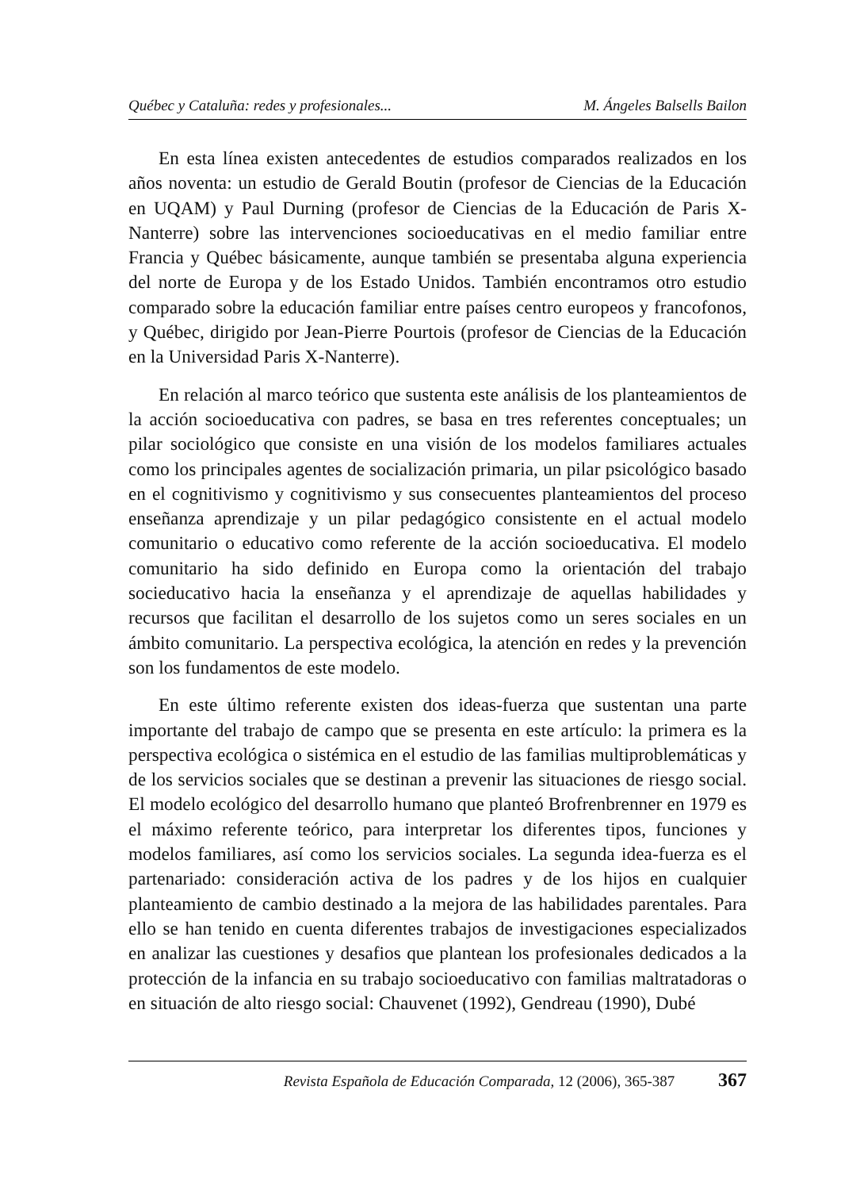Québec y Cataluña: redes y profesionales... M. Ángeles Balsells Bailon
En esta línea existen antecedentes de estudios comparados realizados en los años noventa: un estudio de Gerald Boutin (profesor de Ciencias de la Educación en UQAM) y Paul Durning (profesor de Ciencias de la Educación de Paris X-Nanterre) sobre las intervenciones socioeducativas en el medio familiar entre Francia y Québec básicamente, aunque también se presentaba alguna experiencia del norte de Europa y de los Estado Unidos. También encontramos otro estudio comparado sobre la educación familiar entre países centro europeos y francofonos, y Québec, dirigido por Jean-Pierre Pourtois (profesor de Ciencias de la Educación en la Universidad Paris X-Nanterre).
En relación al marco teórico que sustenta este análisis de los planteamientos de la acción socioeducativa con padres, se basa en tres referentes conceptuales; un pilar sociológico que consiste en una visión de los modelos familiares actuales como los principales agentes de socialización primaria, un pilar psicológico basado en el cognitivismo y cognitivismo y sus consecuentes planteamientos del proceso enseñanza aprendizaje y un pilar pedagógico consistente en el actual modelo comunitario o educativo como referente de la acción socioeducativa. El modelo comunitario ha sido definido en Europa como la orientación del trabajo socieducativo hacia la enseñanza y el aprendizaje de aquellas habilidades y recursos que facilitan el desarrollo de los sujetos como un seres sociales en un ámbito comunitario. La perspectiva ecológica, la atención en redes y la prevención son los fundamentos de este modelo.
En este último referente existen dos ideas-fuerza que sustentan una parte importante del trabajo de campo que se presenta en este artículo: la primera es la perspectiva ecológica o sistémica en el estudio de las familias multiproblemáticas y de los servicios sociales que se destinan a prevenir las situaciones de riesgo social. El modelo ecológico del desarrollo humano que planteó Brofrenbrenner en 1979 es el máximo referente teórico, para interpretar los diferentes tipos, funciones y modelos familiares, así como los servicios sociales. La segunda idea-fuerza es el partenariado: consideración activa de los padres y de los hijos en cualquier planteamiento de cambio destinado a la mejora de las habilidades parentales. Para ello se han tenido en cuenta diferentes trabajos de investigaciones especializados en analizar las cuestiones y desafios que plantean los profesionales dedicados a la protección de la infancia en su trabajo socioeducativo con familias maltratadoras o en situación de alto riesgo social: Chauvenet (1992), Gendreau (1990), Dubé
Revista Española de Educación Comparada, 12 (2006), 365-387 367